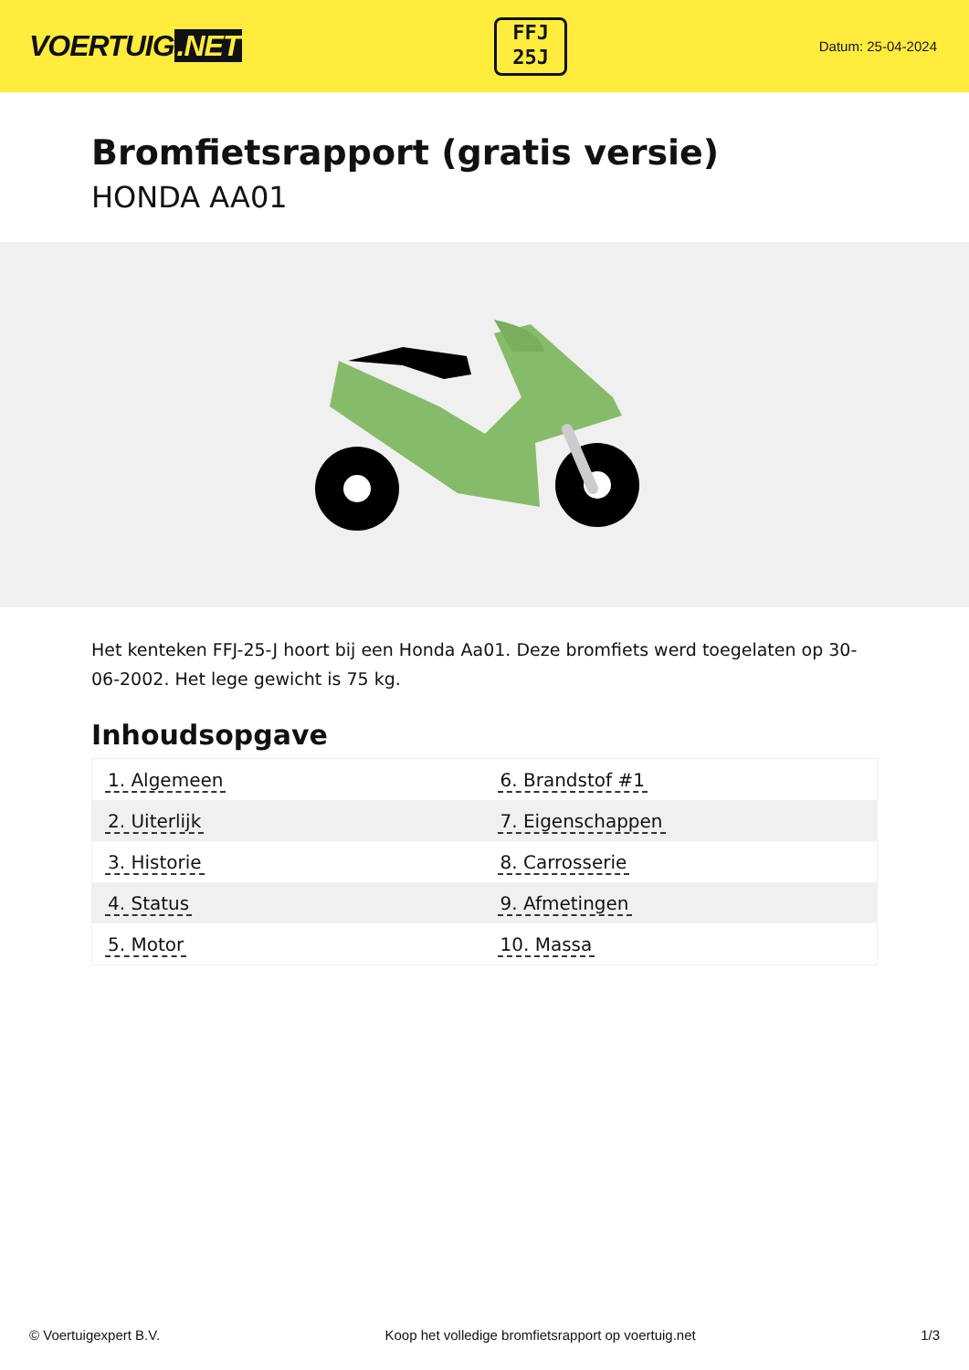VOERTUIG.NET
FFJ
25J
Datum: 25-04-2024
Bromfietsrapport (gratis versie)
HONDA AA01
Het kenteken FFJ-25-J hoort bij een Honda Aa01. Deze bromfiets werd toegelaten op 30-06-2002. Het lege gewicht is 75 kg.
Inhoudsopgave
| 1. Algemeen | 6. Brandstof #1 |
| 2. Uiterlijk | 7. Eigenschappen |
| 3. Historie | 8. Carrosserie |
| 4. Status | 9. Afmetingen |
| 5. Motor | 10. Massa |
© Voertuigexpert B.V. Koop het volledige bromfietsrapport op voertuig.net 1/3